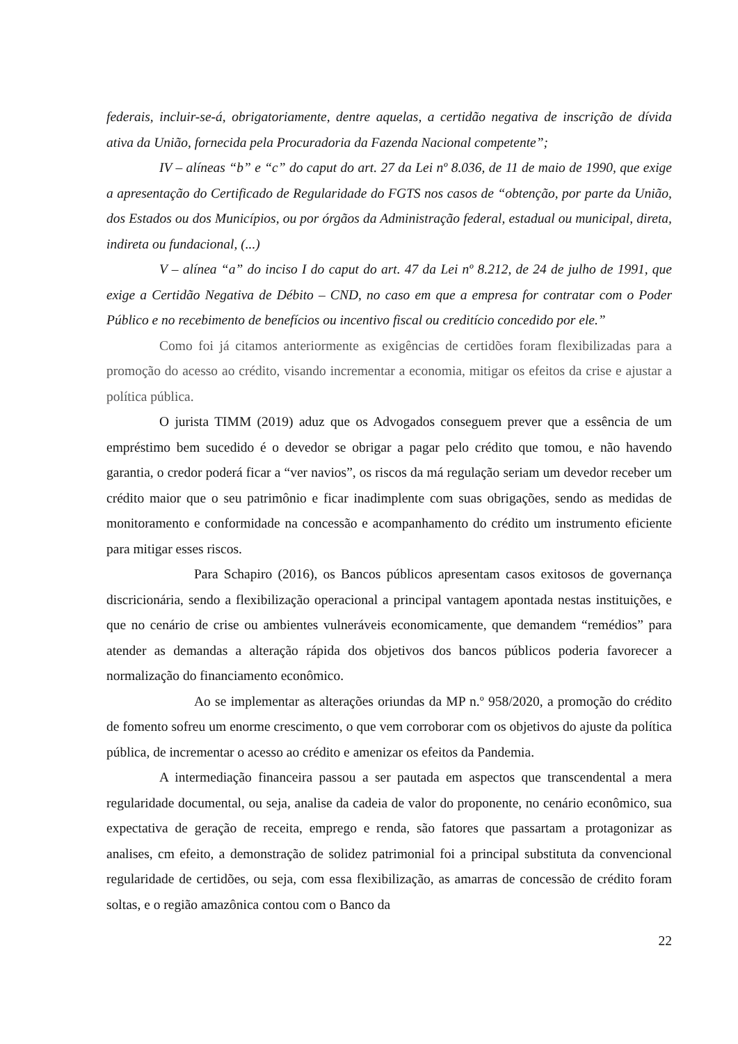federais, incluir-se-á, obrigatoriamente, dentre aquelas, a certidão negativa de inscrição de dívida ativa da União, fornecida pela Procuradoria da Fazenda Nacional competente”;
IV – alíneas “b” e “c” do caput do art. 27 da Lei nº 8.036, de 11 de maio de 1990, que exige a apresentação do Certificado de Regularidade do FGTS nos casos de “obtenção, por parte da União, dos Estados ou dos Municípios, ou por órgãos da Administração federal, estadual ou municipal, direta, indireta ou fundacional, (...)
V – alínea “a” do inciso I do caput do art. 47 da Lei nº 8.212, de 24 de julho de 1991, que exige a Certidão Negativa de Débito – CND, no caso em que a empresa for contratar com o Poder Público e no recebimento de benefícios ou incentivo fiscal ou creditício concedido por ele.”
Como foi já citamos anteriormente as exigências de certidões foram flexibilizadas para a promoção do acesso ao crédito, visando incrementar a economia, mitigar os efeitos da crise e ajustar a política pública.
O jurista TIMM (2019) aduz que os Advogados conseguem prever que a essência de um empréstimo bem sucedido é o devedor se obrigar a pagar pelo crédito que tomou, e não havendo garantia, o credor poderá ficar a “ver navios”, os riscos da má regulação seriam um devedor receber um crédito maior que o seu patrimônio e ficar inadimplente com suas obrigações, sendo as medidas de monitoramento e conformidade na concessão e acompanhamento do crédito um instrumento eficiente para mitigar esses riscos.
Para Schapiro (2016), os Bancos públicos apresentam casos exitosos de governança discricionária, sendo a flexibilização operacional a principal vantagem apontada nestas instituições, e que no cenário de crise ou ambientes vulneráveis economicamente, que demandem “remédios” para atender as demandas a alteração rápida dos objetivos dos bancos públicos poderia favorecer a normalização do financiamento econômico.
Ao se implementar as alterações oriundas da MP n.º 958/2020, a promoção do crédito de fomento sofreu um enorme crescimento, o que vem corroborar com os objetivos do ajuste da política pública, de incrementar o acesso ao crédito e amenizar os efeitos da Pandemia.
A intermediação financeira passou a ser pautada em aspectos que transcendental a mera regularidade documental, ou seja, analise da cadeia de valor do proponente, no cenário econômico, sua expectativa de geração de receita, emprego e renda, são fatores que passartam a protagonizar as analises, cm efeito, a demonstração de solidez patrimonial foi a principal substituta da convencional regularidade de certidões, ou seja, com essa flexibilização, as amarras de concessão de crédito foram soltas, e o região amazônica contou com o Banco da
22